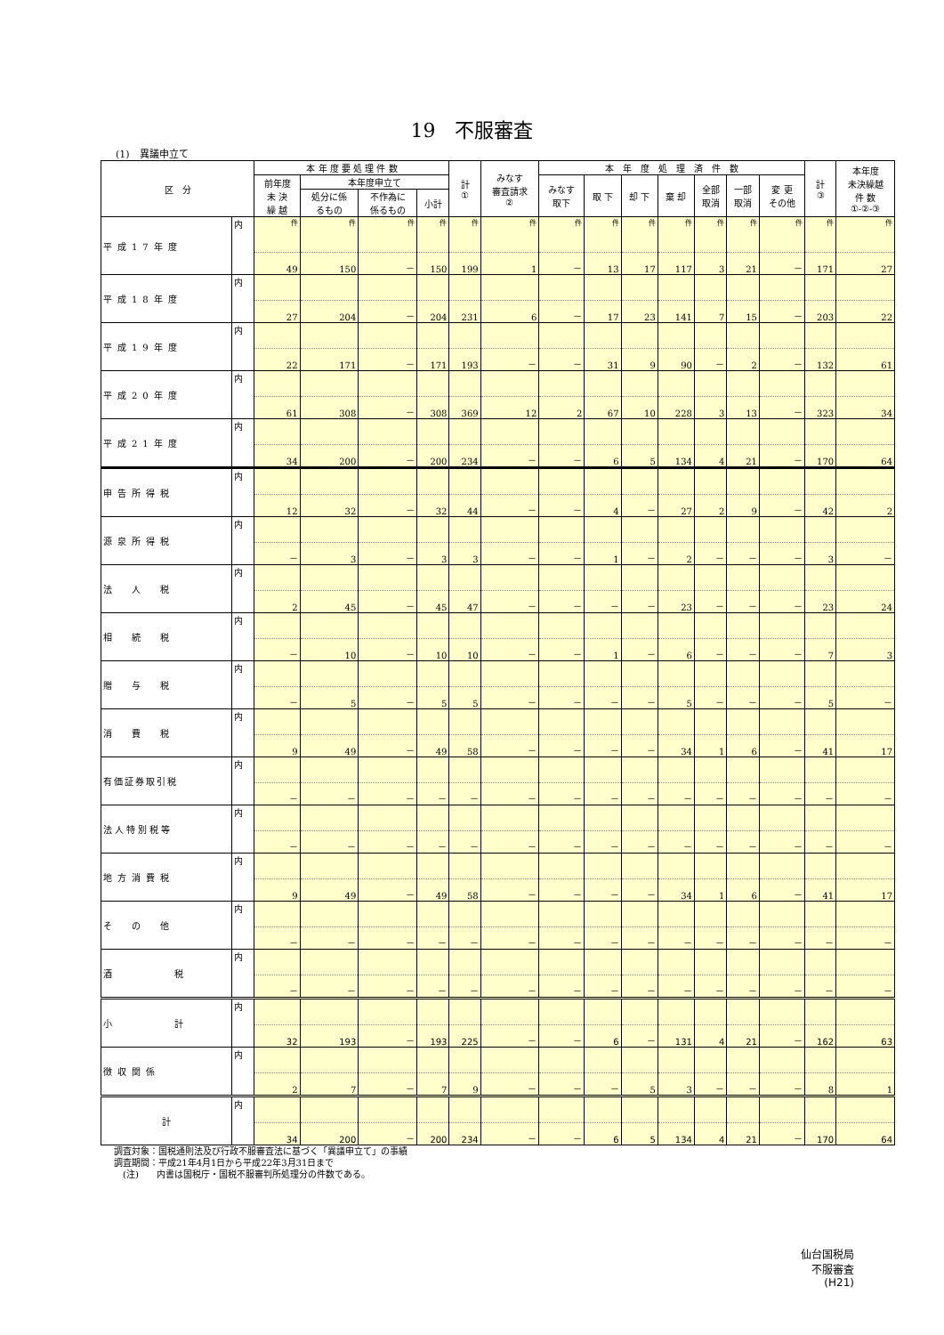19　不服審査
(1)　異議申立て
| 区 分 | | 本 年 度 要 処 理 件 数 | | | | 計 ① | みなす 審査請求 ② | 本 年 度 処 理 済 件 数 | | | | | | | 計 ③ | 本年度 未決繰越 件 数 ①-②-③ |
| --- | --- | --- | --- | --- | --- | --- | --- | --- | --- | --- | --- | --- | --- | --- | --- | --- |
| | | 前年度 未 決 繰 越 | 本年度申立て | | | | | みなす 取下 | 取 下 | 却 下 | 棄 却 | 全部 取消 | 一部 取消 | 変 更 その他 | | |
| | | | 処分に係 るもの | 不作為に 係るもの | 小計 | | | | | | | | | | | |
| 平成17年度 | 内 | 件 | 件 | 件 | 件 | 件 | 件 | 件 | 件 | 件 | 件 | 件 | 件 | 件 | 件 | 件 |
| | | 49 | 150 | － | 150 | 199 | 1 | － | 13 | 17 | 117 | 3 | 21 | － | 171 | 27 |
| 平成18年度 | 内 | | | | | | | | | | | | | | | |
| | | 27 | 204 | － | 204 | 231 | 6 | － | 17 | 23 | 141 | 7 | 15 | － | 203 | 22 |
| 平成19年度 | 内 | | | | | | | | | | | | | | | |
| | | 22 | 171 | － | 171 | 193 | － | － | 31 | 9 | 90 | － | 2 | － | 132 | 61 |
| 平成20年度 | 内 | | | | | | | | | | | | | | | |
| | | 61 | 308 | － | 308 | 369 | 12 | 2 | 67 | 10 | 228 | 3 | 13 | － | 323 | 34 |
| 平成21年度 | 内 | | | | | | | | | | | | | | | |
| | | 34 | 200 | － | 200 | 234 | － | － | 6 | 5 | 134 | 4 | 21 | － | 170 | 64 |
| 申告所得税 | 内 | | | | | | | | | | | | | | | |
| | | 12 | 32 | － | 32 | 44 | － | － | 4 | － | 27 | 2 | 9 | － | 42 | 2 |
| 源泉所得税 | 内 | | | | | | | | | | | | | | | |
| | | － | 3 | － | 3 | 3 | － | － | 1 | － | 2 | － | － | － | 3 | － |
| 法 人 税 | 内 | | | | | | | | | | | | | | | |
| | | 2 | 45 | － | 45 | 47 | － | － | － | － | 23 | － | － | － | 23 | 24 |
| 相 続 税 | 内 | | | | | | | | | | | | | | | |
| | | － | 10 | － | 10 | 10 | － | － | 1 | － | 6 | － | － | － | 7 | 3 |
| 贈 与 税 | 内 | | | | | | | | | | | | | | | |
| | | － | 5 | － | 5 | 5 | － | － | － | － | 5 | － | － | － | 5 | － |
| 消 費 税 | 内 | | | | | | | | | | | | | | | |
| | | 9 | 49 | － | 49 | 58 | － | － | － | － | 34 | 1 | 6 | － | 41 | 17 |
| 有価証券取引税 | 内 | | | | | | | | | | | | | | | |
| | | － | － | － | － | － | － | － | － | － | － | － | － | － | － | － |
| 法人特別税等 | 内 | | | | | | | | | | | | | | | |
| | | － | － | － | － | － | － | － | － | － | － | － | － | － | － | － |
| 地方消費税 | 内 | | | | | | | | | | | | | | | |
| | | 9 | 49 | － | 49 | 58 | － | － | － | － | 34 | 1 | 6 | － | 41 | 17 |
| そ の 他 | 内 | | | | | | | | | | | | | | | |
| | | － | － | － | － | － | － | － | － | － | － | － | － | － | － | － |
| 酒 税 | 内 | | | | | | | | | | | | | | | |
| | | － | － | － | － | － | － | － | － | － | － | － | － | － | － | － |
| 小 計 | 内 | | | | | | | | | | | | | | | |
| | | 32 | 193 | － | 193 | 225 | － | － | 6 | － | 131 | 4 | 21 | － | 162 | 63 |
| 徴収関係 | 内 | | | | | | | | | | | | | | | |
| | | 2 | 7 | － | 7 | 9 | － | － | － | 5 | 3 | － | － | － | 8 | 1 |
| 計 | 内 | | | | | | | | | | | | | | | |
| | | 34 | 200 | － | 200 | 234 | － | － | 6 | 5 | 134 | 4 | 21 | － | 170 | 64 |
調査対象：国税通則法及び行政不服審査法に基づく「異議申立て」の事績
調査期間：平成21年4月1日から平成22年3月31日まで
　(注)　　内書は国税庁・国税不服審判所処理分の件数である。
仙台国税局
不服審査
(H21)